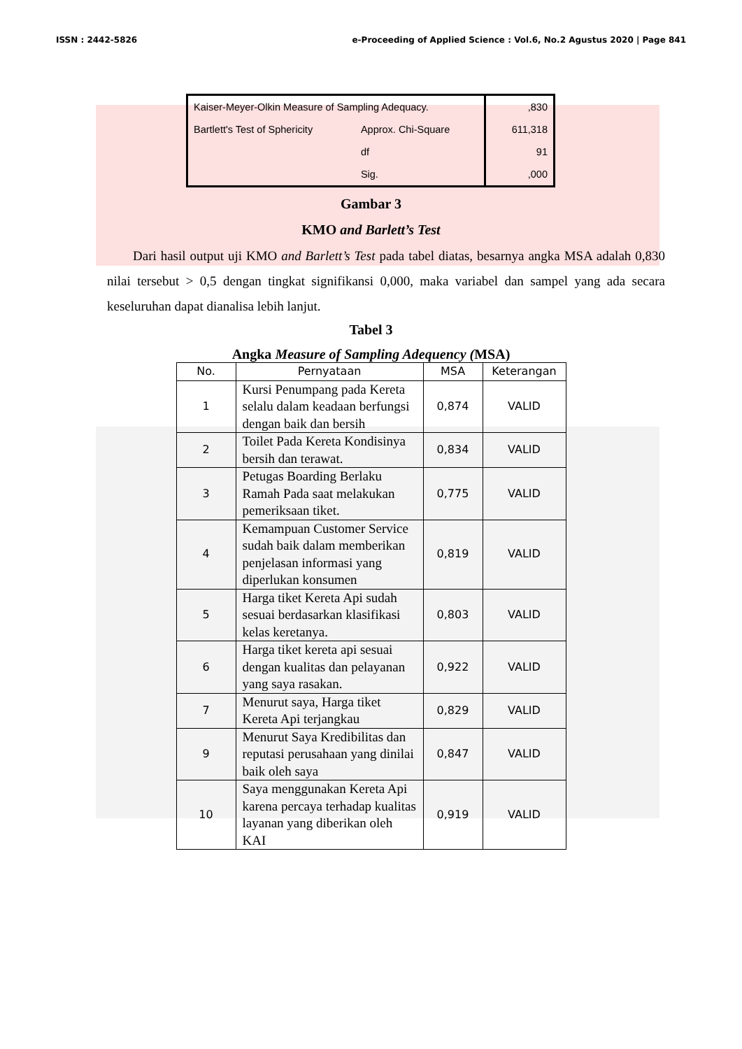ISSN : 2442-5826 e-Proceeding of Applied Science : Vol.6, No.2 Agustus 2020 | Page 841
| Kaiser-Meyer-Olkin Measure of Sampling Adequacy. | | ,830 |
| Bartlett's Test of Sphericity | Approx. Chi-Square | 611,318 |
| | df | 91 |
| | Sig. | ,000 |
Gambar 3
KMO and Barlett’s Test
Dari hasil output uji KMO and Barlett’s Test pada tabel diatas, besarnya angka MSA adalah 0,830 nilai tersebut > 0,5 dengan tingkat signifikansi 0,000, maka variabel dan sampel yang ada secara keseluruhan dapat dianalisa lebih lanjut.
Tabel 3
Angka Measure of Sampling Adequency (MSA)
| No. | Pernyataan | MSA | Keterangan |
| --- | --- | --- | --- |
| 1 | Kursi Penumpang pada Kereta selalu dalam keadaan berfungsi dengan baik dan bersih | 0,874 | VALID |
| 2 | Toilet Pada Kereta Kondisinya bersih dan terawat. | 0,834 | VALID |
| 3 | Petugas Boarding Berlaku Ramah Pada saat melakukan pemeriksaan tiket. | 0,775 | VALID |
| 4 | Kemampuan Customer Service sudah baik dalam memberikan penjelasan informasi yang diperlukan konsumen | 0,819 | VALID |
| 5 | Harga tiket Kereta Api sudah sesuai berdasarkan klasifikasi kelas keretanya. | 0,803 | VALID |
| 6 | Harga tiket kereta api sesuai dengan kualitas dan pelayanan yang saya rasakan. | 0,922 | VALID |
| 7 | Menurut saya, Harga tiket Kereta Api terjangkau | 0,829 | VALID |
| 9 | Menurut Saya Kredibilitas dan reputasi perusahaan yang dinilai baik oleh saya | 0,847 | VALID |
| 10 | Saya menggunakan Kereta Api karena percaya terhadap kualitas layanan yang diberikan oleh KAI | 0,919 | VALID |